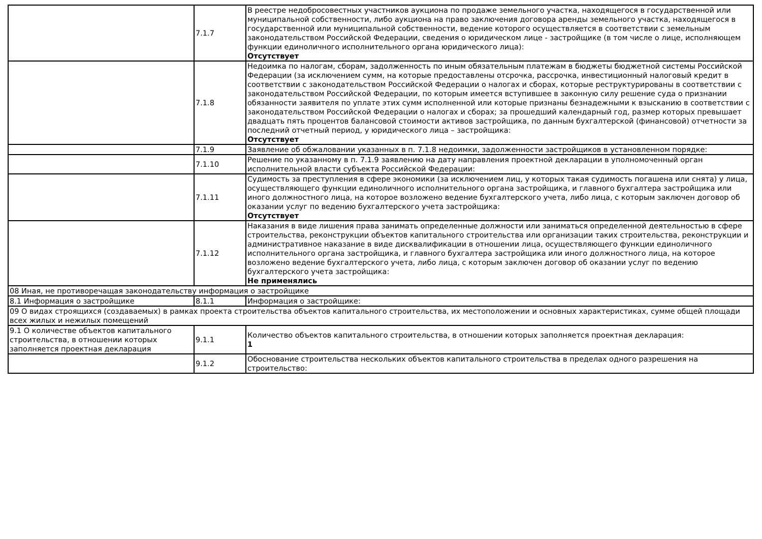| | 7.1.7 | В реестре недобросовестных участников аукциона по продаже земельного участка, находящегося в государственной или муниципальной собственности, либо аукциона на право заключения договора аренды земельного участка, находящегося в государственной или муниципальной собственности, ведение которого осуществляется в соответствии с земельным законодательством Российской Федерации, сведения о юридическом лице - застройщике (в том числе о лице, исполняющем функции единоличного исполнительного органа юридического лица): Отсутствует |
| | 7.1.8 | Недоимка по налогам, сборам, задолженность по иным обязательным платежам в бюджеты бюджетной системы Российской Федерации (за исключением сумм, на которые предоставлены отсрочка, рассрочка, инвестиционный налоговый кредит в соответствии с законодательством Российской Федерации о налогах и сборах, которые реструктурированы в соответствии с законодательством Российской Федерации, по которым имеется вступившее в законную силу решение суда о признании обязанности заявителя по уплате этих сумм исполненной или которые признаны безнадежными к взысканию в соответствии с законодательством Российской Федерации о налогах и сборах; за прошедший календарный год, размер которых превышает двадцать пять процентов балансовой стоимости активов застройщика, по данным бухгалтерской (финансовой) отчетности за последний отчетный период, у юридического лица – застройщика: Отсутствует |
| | 7.1.9 | Заявление об обжаловании указанных в п. 7.1.8 недоимки, задолженности застройщиков в установленном порядке: |
| | 7.1.10 | Решение по указанному в п. 7.1.9 заявлению на дату направления проектной декларации в уполномоченный орган исполнительной власти субъекта Российской Федерации: |
| | 7.1.11 | Судимость за преступления в сфере экономики (за исключением лиц, у которых такая судимость погашена или снята) у лица, осуществляющего функции единоличного исполнительного органа застройщика, и главного бухгалтера застройщика или иного должностного лица, на которое возложено ведение бухгалтерского учета, либо лица, с которым заключен договор об оказании услуг по ведению бухгалтерского учета застройщика: Отсутствует |
| | 7.1.12 | Наказания в виде лишения права занимать определенные должности или заниматься определенной деятельностью в сфере строительства, реконструкции объектов капитального строительства или организации таких строительства, реконструкции и административное наказание в виде дисквалификации в отношении лица, осуществляющего функции единоличного исполнительного органа застройщика, и главного бухгалтера застройщика или иного должностного лица, на которое возложено ведение бухгалтерского учета, либо лица, с которым заключен договор об оказании услуг по ведению бухгалтерского учета застройщика: Не применялись |
| 08 Иная, не противоречащая законодательству информация о застройщике | | |
| 8.1 Информация о застройщике | 8.1.1 | Информация о застройщике: |
| 09 О видах строящихся (создаваемых) в рамках проекта строительства объектов капитального строительства, их местоположении и основных характеристиках, сумме общей площади всех жилых и нежилых помещений | | |
| 9.1 О количестве объектов капитального строительства, в отношении которых заполняется проектная декларация | 9.1.1 | Количество объектов капитального строительства, в отношении которых заполняется проектная декларация: 1 |
| | 9.1.2 | Обоснование строительства нескольких объектов капитального строительства в пределах одного разрешения на строительство: |